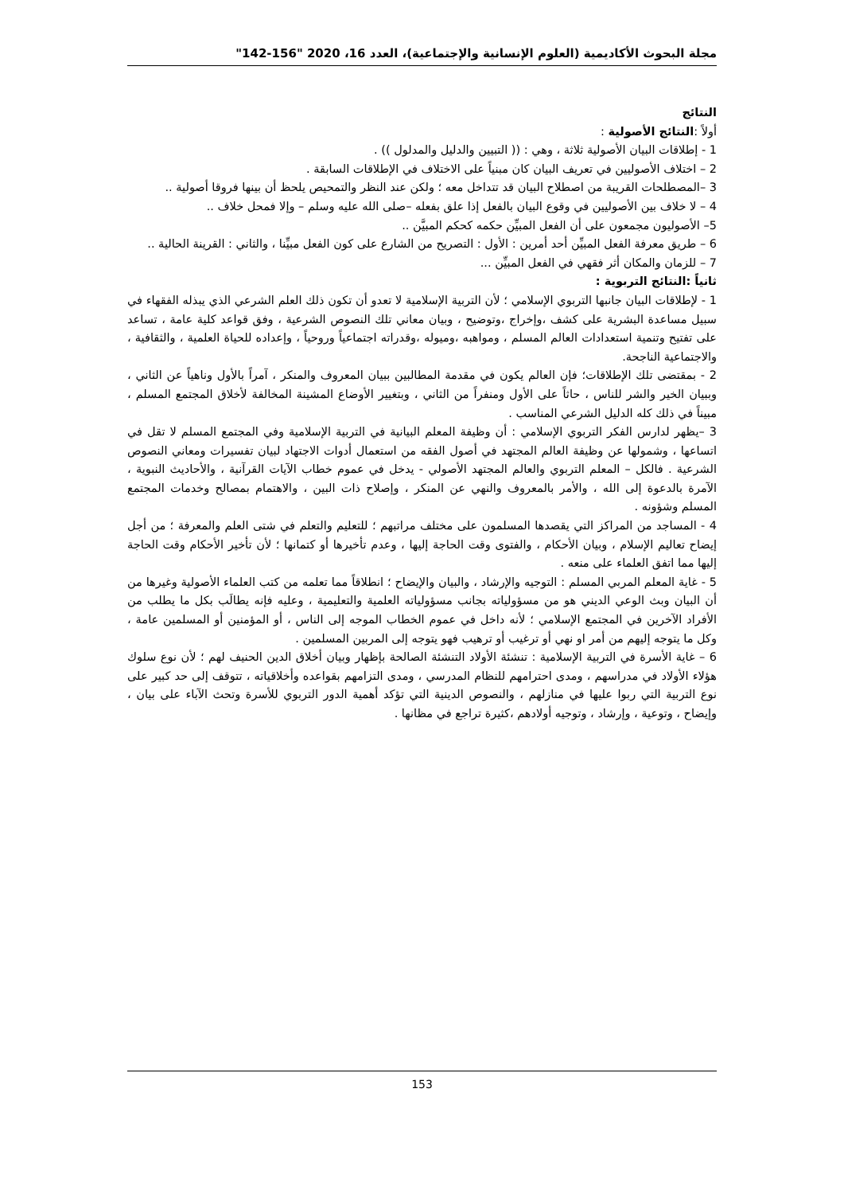مجلة البحوث الأكاديمية (العلوم الإنسانية والإجتماعية)، العدد 16، 2020 "156-142"
النتائج
أولاً :النتائج الأصولية :
1 - إطلاقات البيان الأصولية ثلاثة ، وهي : (( التبيين والدليل والمدلول )) .
2 – اختلاف الأصوليين في تعريف البيان كان مبنياً على الاختلاف في الإطلاقات السابقة .
3 –المصطلحات القريبة من اصطلاح البيان قد تتداخل معه ؛ ولكن عند النظر والتمحيص يلحظ أن بينها فروقا أصولية ..
4 – لا خلاف بين الأصوليين في وقوع البيان بالفعل إذا علق بفعله –صلى الله عليه وسلم – وإلا فمحل خلاف ..
5– الأصوليون مجمعون على أن الفعل المبيِّن حكمه كحكم المبيَّن ..
6 – طريق معرفة الفعل المبيِّن أحد أمرين : الأول : التصريح من الشارع على كون الفعل مبيِّنا ، والثاني : القرينة الحالية ..
7 – للزمان والمكان أثر فقهي في الفعل المبيِّن ...
ثانياً :النتائج التربوية :
1 - لإطلاقات البيان جانبها التربوي الإسلامي ؛ لأن التربية الإسلامية لا تعدو أن تكون ذلك العلم الشرعي الذي يبذله الفقهاء في سبيل مساعدة البشرية على كشف ،وإخراج ،وتوضيح ، وبيان معاني تلك النصوص الشرعية ، وفق قواعد كلية عامة ، تساعد على تفتيح وتنمية استعدادات العالم المسلم ، ومواهبه ،وميوله ،وقدراته اجتماعياً وروحياً ، وإعداده للحياة العلمية ، والثقافية ، والاجتماعية الناجحة.
2 - بمقتضى تلك الإطلاقات؛ فإن العالم يكون في مقدمة المطالبين ببيان المعروف والمنكر ، آمراً بالأول وناهياً عن الثاني ، وببيان الخير والشر للناس ، حاثاً على الأول ومنفراً من الثاني ، وبتغيير الأوضاع المشينة المخالفة لأخلاق المجتمع المسلم ، مبيناً في ذلك كله الدليل الشرعي المناسب .
3 –يظهر لدارس الفكر التربوي الإسلامي : أن وظيفة المعلم البيانية في التربية الإسلامية وفي المجتمع المسلم لا تقل في اتساعها ، وشمولها عن وظيفة العالم المجتهد في أصول الفقه من استعمال أدوات الاجتهاد لبيان تفسيرات ومعاني النصوص الشرعية . فالكل – المعلم التربوي والعالم المجتهد الأصولي - يدخل في عموم خطاب الآيات القرآنية ، والأحاديث النبوية ، الآمرة بالدعوة إلى الله ، والأمر بالمعروف والنهي عن المنكر ، وإصلاح ذات البين ، والاهتمام بمصالح وخدمات المجتمع المسلم وشؤونه .
4 - المساجد من المراكز التي يقصدها المسلمون على مختلف مراتبهم ؛ للتعليم والتعلم في شتى العلم والمعرفة ؛ من أجل إيضاح تعاليم الإسلام ، وبيان الأحكام ، والفتوى وقت الحاجة إليها ، وعدم تأخيرها أو كتمانها ؛ لأن تأخير الأحكام وقت الحاجة إليها مما اتفق العلماء على منعه .
5 - غاية المعلم المربي المسلم : التوجيه والإرشاد ، والبيان والإيضاح ؛ انطلاقاً مما تعلمه من كتب العلماء الأصولية وغيرها من أن البيان وبث الوعي الديني هو من مسؤولياته بجانب مسؤولياته العلمية والتعليمية ، وعليه فإنه يطالَب بكل ما يطلب من الأفراد الآخرين في المجتمع الإسلامي ؛ لأنه داخل في عموم الخطاب الموجه إلى الناس ، أو المؤمنين أو المسلمين عامة ، وكل ما يتوجه إليهم من أمر او نهي أو ترغيب أو ترهيب فهو يتوجه إلى المربين المسلمين .
6 – غاية الأسرة في التربية الإسلامية : تنشئة الأولاد التنشئة الصالحة بإظهار وبيان أخلاق الدين الحنيف لهم ؛ لأن نوع سلوك هؤلاء الأولاد في مدراسهم ، ومدى احترامهم للنظام المدرسي ، ومدى التزامهم بقواعده وأخلاقياته ، تتوقف إلى حد كبير على نوع التربية التي ربوا عليها في منازلهم ، والنصوص الدينية التي تؤكد أهمية الدور التربوي للأسرة وتحث الآباء على بيان ، وإيضاح ، وتوعية ، وإرشاد ، وتوجيه أولادهم ،كثيرة تراجع في مظانها .
153